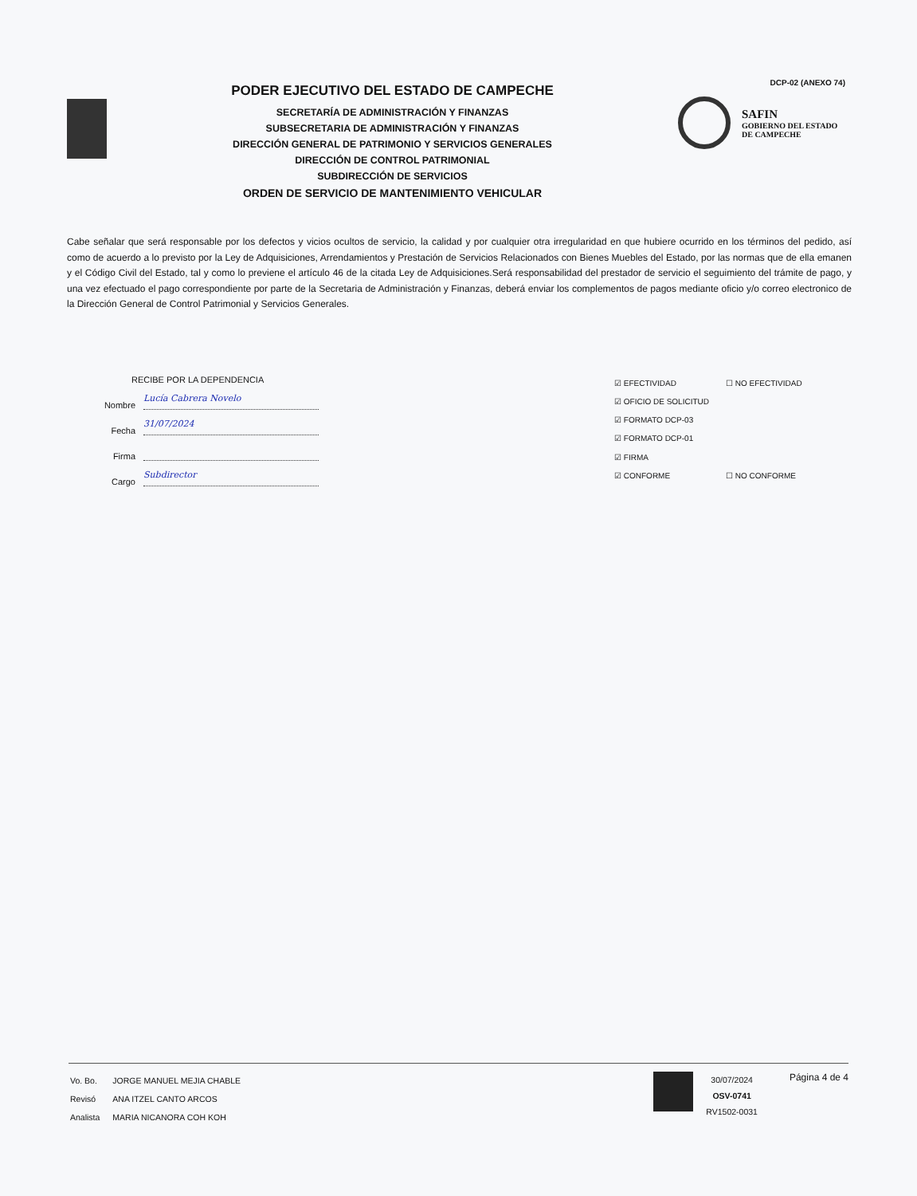PODER EJECUTIVO DEL ESTADO DE CAMPECHE
SECRETARÍA DE ADMINISTRACIÓN Y FINANZAS
SUBSECRETARIA DE ADMINISTRACIÓN Y FINANZAS
DIRECCIÓN GENERAL DE PATRIMONIO Y SERVICIOS GENERALES
DIRECCIÓN DE CONTROL PATRIMONIAL
SUBDIRECCIÓN DE SERVICIOS
ORDEN DE SERVICIO DE MANTENIMIENTO VEHICULAR
DCP-02 (ANEXO 74)
SAFIN
GOBIERNO DEL ESTADO
DE CAMPECHE
Cabe señalar que será responsable por los defectos y vicios ocultos de servicio, la calidad y por cualquier otra irregularidad en que hubiere ocurrido en los términos del pedido, así como de acuerdo a lo previsto por la Ley de Adquisiciones, Arrendamientos y Prestación de Servicios Relacionados con Bienes Muebles del Estado, por las normas que de ella emanen y el Código Civil del Estado, tal y como lo previene el artículo 46 de la citada Ley de Adquisiciones.Será responsabilidad del prestador de servicio el seguimiento del trámite de pago, y una vez efectuado el pago correspondiente por parte de la Secretaria de Administración y Finanzas, deberá enviar los complementos de pagos mediante oficio y/o correo electronico de la Dirección General de Control Patrimonial y Servicios Generales.
RECIBE POR LA DEPENDENCIA
Nombre Lucía Cabrera Novelo
Fecha 31/07/2024
Firma
Cargo Subdirector
☑ EFECTIVIDAD
☐ NO EFECTIVIDAD
☑ OFICIO DE SOLICITUD
☑ FORMATO DCP-03
☑ FORMATO DCP-01
☑ FIRMA
☑ CONFORME
☐ NO CONFORME
| Vo. Bo. | JORGE MANUEL MEJIA CHABLE |
| Revisó | ANA ITZEL CANTO ARCOS |
| Analista | MARIA NICANORA COH KOH |
30/07/2024
OSV-0741
RV1502-0031
Página 4 de 4